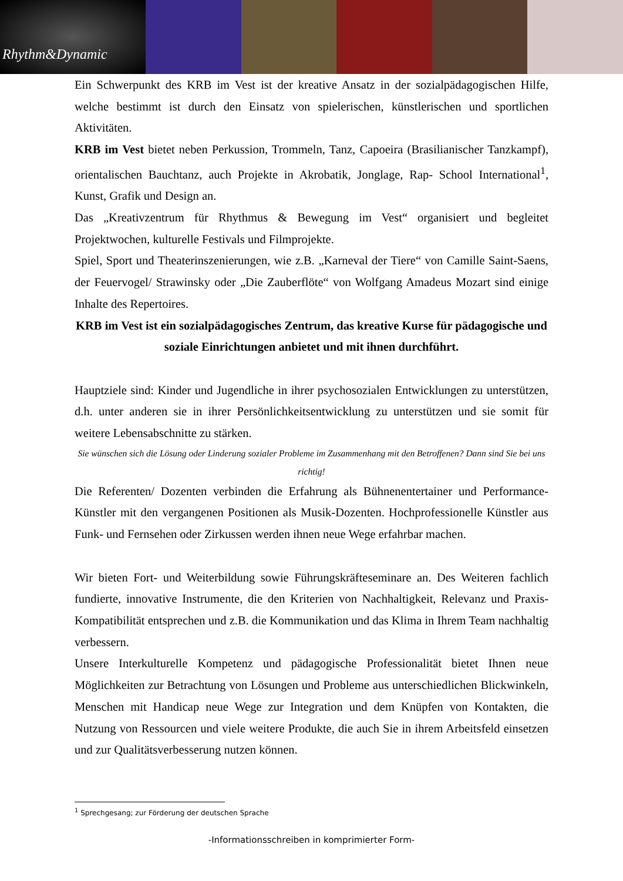Rhythm&Dynamic
Ein Schwerpunkt des KRB im Vest ist der kreative Ansatz in der sozialpädagogischen Hilfe, welche bestimmt ist durch den Einsatz von spielerischen, künstlerischen und sportlichen Aktivitäten.
KRB im Vest bietet neben Perkussion, Trommeln, Tanz, Capoeira (Brasilianischer Tanzkampf), orientalischen Bauchtanz, auch Projekte in Akrobatik, Jonglage, Rap- School International<sup>1</sup>, Kunst, Grafik und Design an.
Das „Kreativzentrum für Rhythmus & Bewegung im Vest“ organisiert und begleitet Projektwochen, kulturelle Festivals und Filmprojekte.
Spiel, Sport und Theaterinszenierungen, wie z.B. „Karneval der Tiere“ von Camille Saint-Saens, der Feuervogel/ Strawinsky oder „Die Zauberflöte“ von Wolfgang Amadeus Mozart sind einige Inhalte des Repertoires.
KRB im Vest ist ein sozialpädagogisches Zentrum, das kreative Kurse für pädagogische und soziale Einrichtungen anbietet und mit ihnen durchführt.
Hauptziele sind: Kinder und Jugendliche in ihrer psychosozialen Entwicklungen zu unterstützen, d.h. unter anderen sie in ihrer Persönlichkeitsentwicklung zu unterstützen und sie somit für weitere Lebensabschnitte zu stärken.
Sie wünschen sich die Lösung oder Linderung sozialer Probleme im Zusammenhang mit den Betroffenen? Dann sind Sie bei uns richtig!
Die Referenten/ Dozenten verbinden die Erfahrung als Bühnenentertainer und Performance-Künstler mit den vergangenen Positionen als Musik-Dozenten. Hochprofessionelle Künstler aus Funk- und Fernsehen oder Zirkussen werden ihnen neue Wege erfahrbar machen.
Wir bieten Fort- und Weiterbildung sowie Führungskräfteseminare an. Des Weiteren fachlich fundierte, innovative Instrumente, die den Kriterien von Nachhaltigkeit, Relevanz und Praxis-Kompatibilität entsprechen und z.B. die Kommunikation und das Klima in Ihrem Team nachhaltig verbessern.
Unsere Interkulturelle Kompetenz und pädagogische Professionalität bietet Ihnen neue Möglichkeiten zur Betrachtung von Lösungen und Probleme aus unterschiedlichen Blickwinkeln, Menschen mit Handicap neue Wege zur Integration und dem Knüpfen von Kontakten, die Nutzung von Ressourcen und viele weitere Produkte, die auch Sie in ihrem Arbeitsfeld einsetzen und zur Qualitätsverbesserung nutzen können.
<sup>1</sup> Sprechgesang; zur Förderung der deutschen Sprache
-Informationsschreiben in komprimierter Form-